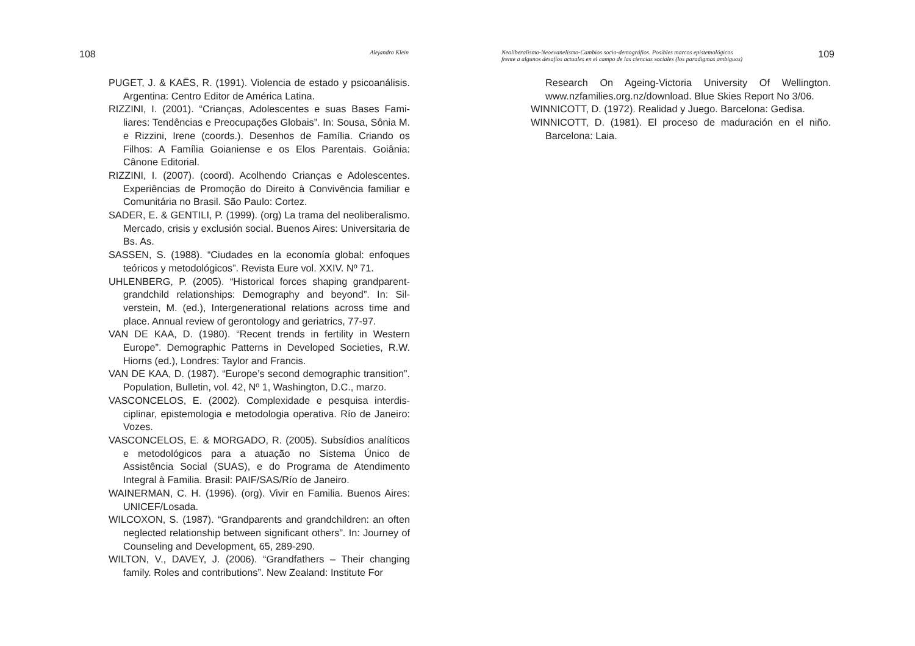108 Alejandro Klein
PUGET, J. & KAËS, R. (1991). Violencia de estado y psicoaná­lisis. Argentina: Centro Editor de América Latina.
RIZZINI, I. (2001). “Crianças, Adolescentes e suas Bases Fami­liares: Tendências e Preocupações Globais”. In: Sousa, Sônia M. e Rizzini, Irene (coords.). Desenhos de Família. Criando os Filhos: A Família Goianiense e os Elos Parentais. Goiânia: Cânone Editorial.
RIZZINI, I. (2007). (coord). Acolhendo Crianças e Adolescentes. Experiências de Promoção do Direito à Convivência familiar e Comunitária no Brasil. São Paulo: Cortez.
SADER, E. & GENTILI, P. (1999). (org) La trama del neolibera­lismo. Mercado, crisis y exclusión social. Buenos Aires: Uni­versitaria de Bs. As.
SASSEN, S. (1988). “Ciudades en la economía global: enfoques teóricos y metodológicos”. Revista Eure vol. XXIV. Nº 71.
UHLENBERG, P. (2005). “Historical forces shaping grandparent-grandchild relationships: Demography and beyond”. In: Sil­verstein, M. (ed.), Intergenerational relations across time and place. Annual review of gerontology and geriatrics, 77-97.
VAN DE KAA, D. (1980). “Recent trends in fertility in Western Europe”. Demographic Patterns in Developed Societies, R.W. Hiorns (ed.), Londres: Taylor and Francis.
VAN DE KAA, D. (1987). “Europe’s second demographic transi­tion”. Population, Bulletin, vol. 42, Nº 1, Washington, D.C., marzo.
VASCONCELOS, E. (2002). Complexidade e pesquisa interdis­ciplinar, epistemologia e metodologia operativa. Río de Janeiro: Vozes.
VASCONCELOS, E. & MORGADO, R. (2005). Subsídios analí­ticos e metodológicos para a atuação no Sistema Único de Assistência Social (SUAS), e do Programa de Atendimento Integral à Familia. Brasil: PAIF/SAS/Río de Janeiro.
WAINERMAN, C. H. (1996). (org). Vivir en Familia. Buenos Aires: UNICEF/Losada.
WILCOXON, S. (1987). “Grandparents and grandchildren: an often neglected relationship between significant others”. In: Journey of Counseling and Development, 65, 289-290.
WILTON, V., DAVEY, J. (2006). “Grandfathers – Their changing family. Roles and contributions”. New Zealand: Institute For
Neoliberalismo-Neoevanelismo-Cambios socio-demográfios. Posibles marcos epistemológicos
frente a algunos desafíos actuales en el campo de las ciencias sociales (los paradigmas ambiguos) 109
Research On Ageing-Victoria University Of Wellington. www.nzfamilies.org.nz/download. Blue Skies Report No 3/06.
WINNICOTT, D. (1972). Realidad y Juego. Barcelona: Gedisa.
WINNICOTT, D. (1981). El proceso de maduración en el niño. Barcelona: Laia.